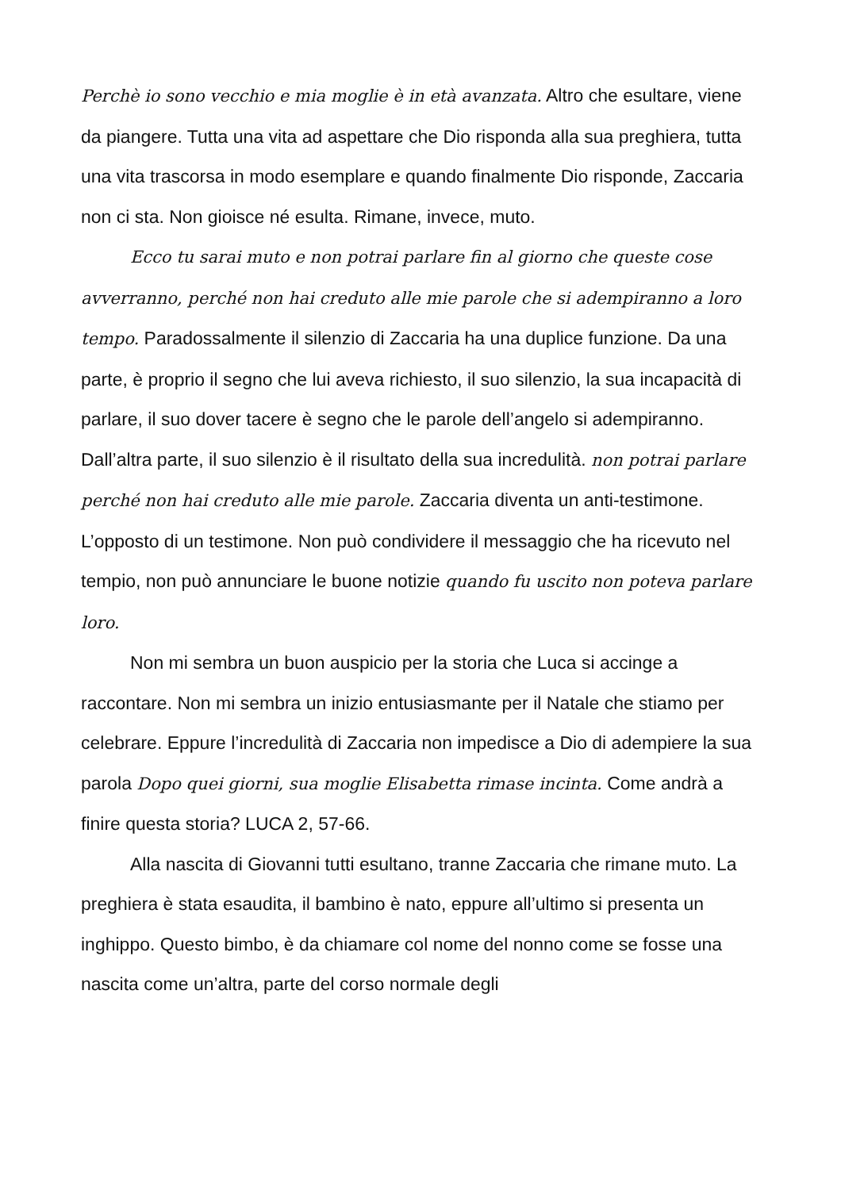Perchè io sono vecchio e mia moglie è in età avanzata. Altro che esultare, viene da piangere. Tutta una vita ad aspettare che Dio risponda alla sua preghiera, tutta una vita trascorsa in modo esemplare e quando finalmente Dio risponde, Zaccaria non ci sta. Non gioisce né esulta. Rimane, invece, muto.
Ecco tu sarai muto e non potrai parlare fin al giorno che queste cose avverranno, perché non hai creduto alle mie parole che si adempiranno a loro tempo. Paradossalmente il silenzio di Zaccaria ha una duplice funzione. Da una parte, è proprio il segno che lui aveva richiesto, il suo silenzio, la sua incapacità di parlare, il suo dover tacere è segno che le parole dell’angelo si adempiranno. Dall’altra parte, il suo silenzio è il risultato della sua incredulità. non potrai parlare perché non hai creduto alle mie parole. Zaccaria diventa un anti-testimone. L’opposto di un testimone. Non può condividere il messaggio che ha ricevuto nel tempio, non può annunciare le buone notizie quando fu uscito non poteva parlare loro.
Non mi sembra un buon auspicio per la storia che Luca si accinge a raccontare. Non mi sembra un inizio entusiasmante per il Natale che stiamo per celebrare. Eppure l’incredulità di Zaccaria non impedisce a Dio di adempiere la sua parola Dopo quei giorni, sua moglie Elisabetta rimase incinta. Come andrà a finire questa storia? LUCA 2, 57-66.
Alla nascita di Giovanni tutti esultano, tranne Zaccaria che rimane muto. La preghiera è stata esaudita, il bambino è nato, eppure all’ultimo si presenta un inghippo. Questo bimbo, è da chiamare col nome del nonno come se fosse una nascita come un’altra, parte del corso normale degli